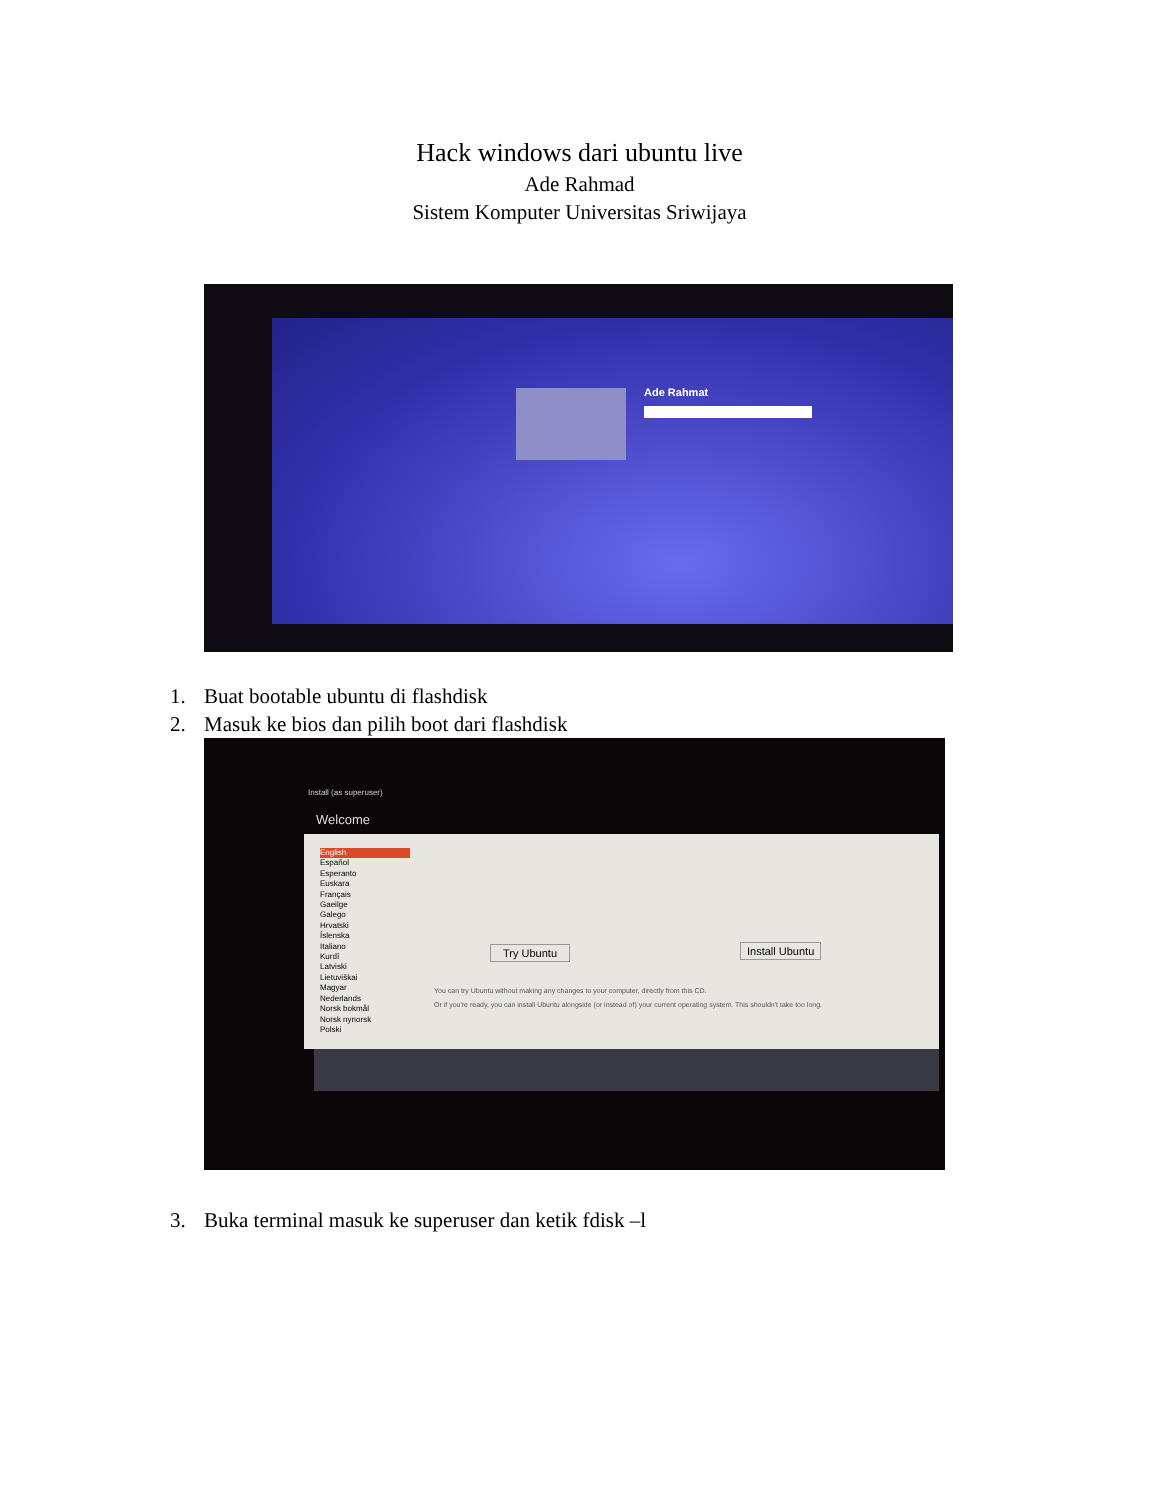Hack windows dari ubuntu live
Ade Rahmad
Sistem Komputer Universitas Sriwijaya
Ade Rahmat
1. Buat bootable ubuntu di flashdisk
2. Masuk ke bios dan pilih boot dari flashdisk
Install (as superuser)
Welcome
English
Español
Esperanto
Euskara
Français
Gaeilge
Galego
Hrvatski
Íslenska
Italiano
Kurdî
Latviski
Lietuviškai
Magyar
Nederlands
Norsk bokmål
Norsk nynorsk
Polski
Try Ubuntu Install Ubuntu
You can try Ubuntu without making any changes to your computer, directly from this CD.
Or if you're ready, you can install Ubuntu alongside (or instead of) your current operating system. This shouldn't take too long.
3. Buka terminal masuk ke superuser dan ketik fdisk –l